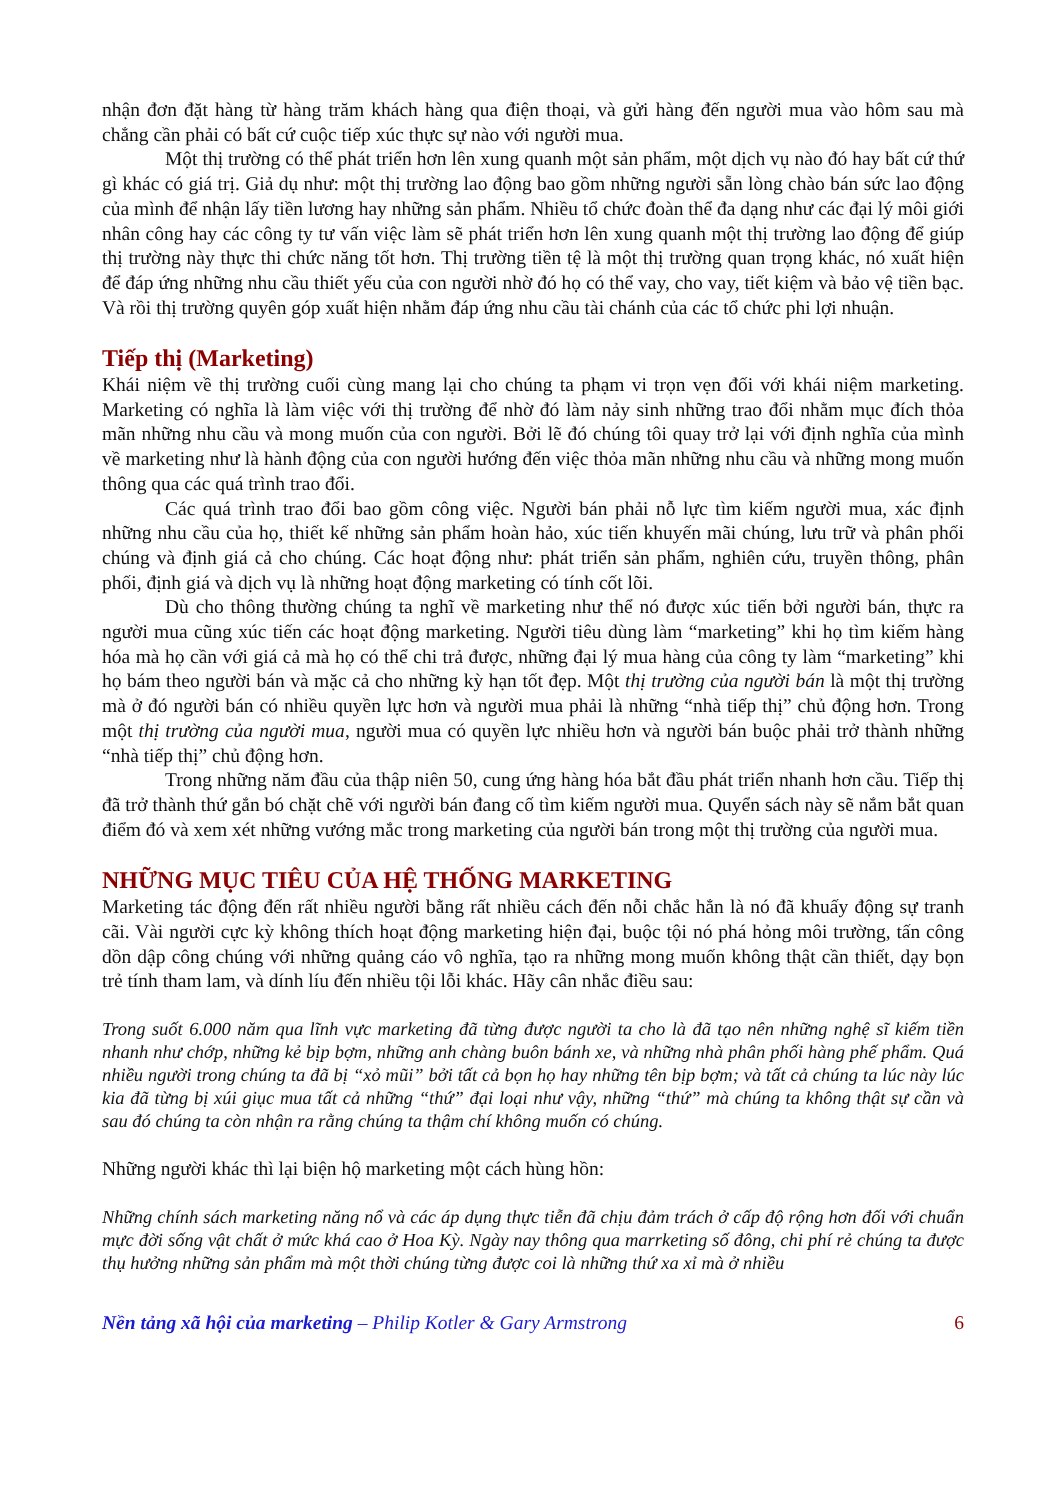nhận đơn đặt hàng từ hàng trăm khách hàng qua điện thoại, và gửi hàng đến người mua vào hôm sau mà chẳng cần phải có bất cứ cuộc tiếp xúc thực sự nào với người mua.
Một thị trường có thể phát triển hơn lên xung quanh một sản phẩm, một dịch vụ nào đó hay bất cứ thứ gì khác có giá trị. Giả dụ như: một thị trường lao động bao gồm những người sẵn lòng chào bán sức lao động của mình để nhận lấy tiền lương hay những sản phẩm. Nhiều tổ chức đoàn thể đa dạng như các đại lý môi giới nhân công hay các công ty tư vấn việc làm sẽ phát triển hơn lên xung quanh một thị trường lao động để giúp thị trường này thực thi chức năng tốt hơn. Thị trường tiền tệ là một thị trường quan trọng khác, nó xuất hiện để đáp ứng những nhu cầu thiết yếu của con người nhờ đó họ có thể vay, cho vay, tiết kiệm và bảo vệ tiền bạc. Và rồi thị trường quyên góp xuất hiện nhằm đáp ứng nhu cầu tài chánh của các tổ chức phi lợi nhuận.
Tiếp thị (Marketing)
Khái niệm về thị trường cuối cùng mang lại cho chúng ta phạm vi trọn vẹn đối với khái niệm marketing. Marketing có nghĩa là làm việc với thị trường để nhờ đó làm nảy sinh những trao đổi nhằm mục đích thỏa mãn những nhu cầu và mong muốn của con người. Bởi lẽ đó chúng tôi quay trở lại với định nghĩa của mình về marketing như là hành động của con người hướng đến việc thỏa mãn những nhu cầu và những mong muốn thông qua các quá trình trao đổi.
Các quá trình trao đổi bao gồm công việc. Người bán phải nỗ lực tìm kiếm người mua, xác định những nhu cầu của họ, thiết kế những sản phẩm hoàn hảo, xúc tiến khuyến mãi chúng, lưu trữ và phân phối chúng và định giá cả cho chúng. Các hoạt động như: phát triển sản phẩm, nghiên cứu, truyền thông, phân phối, định giá và dịch vụ là những hoạt động marketing có tính cốt lõi.
Dù cho thông thường chúng ta nghĩ về marketing như thể nó được xúc tiến bởi người bán, thực ra người mua cũng xúc tiến các hoạt động marketing. Người tiêu dùng làm “marketing” khi họ tìm kiếm hàng hóa mà họ cần với giá cả mà họ có thể chi trả được, những đại lý mua hàng của công ty làm “marketing” khi họ bám theo người bán và mặc cả cho những kỳ hạn tốt đẹp. Một thị trường của người bán là một thị trường mà ở đó người bán có nhiều quyền lực hơn và người mua phải là những “nhà tiếp thị” chủ động hơn. Trong một thị trường của người mua, người mua có quyền lực nhiều hơn và người bán buộc phải trở thành những “nhà tiếp thị” chủ động hơn.
Trong những năm đầu của thập niên 50, cung ứng hàng hóa bắt đầu phát triển nhanh hơn cầu. Tiếp thị đã trở thành thứ gắn bó chặt chẽ với người bán đang cố tìm kiếm người mua. Quyển sách này sẽ nắm bắt quan điểm đó và xem xét những vướng mắc trong marketing của người bán trong một thị trường của người mua.
NHỮNG MỤC TIÊU CỦA HỆ THỐNG MARKETING
Marketing tác động đến rất nhiều người bằng rất nhiều cách đến nỗi chắc hẳn là nó đã khuấy động sự tranh cãi. Vài người cực kỳ không thích hoạt động marketing hiện đại, buộc tội nó phá hỏng môi trường, tấn công dồn dập công chúng với những quảng cáo vô nghĩa, tạo ra những mong muốn không thật cần thiết, dạy bọn trẻ tính tham lam, và dính líu đến nhiều tội lỗi khác. Hãy cân nhắc điều sau:
Trong suốt 6.000 năm qua lĩnh vực marketing đã từng được người ta cho là đã tạo nên những nghệ sĩ kiếm tiền nhanh như chớp, những kẻ bịp bợm, những anh chàng buôn bánh xe, và những nhà phân phối hàng phế phẩm. Quá nhiều người trong chúng ta đã bị “xỏ mũi” bởi tất cả bọn họ hay những tên bịp bợm; và tất cả chúng ta lúc này lúc kia đã từng bị xúi giục mua tất cả những “thứ” đại loại như vậy, những “thứ” mà chúng ta không thật sự cần và sau đó chúng ta còn nhận ra rằng chúng ta thậm chí không muốn có chúng.
Những người khác thì lại biện hộ marketing một cách hùng hồn:
Những chính sách marketing năng nổ và các áp dụng thực tiễn đã chịu đảm trách ở cấp độ rộng hơn đối với chuẩn mực đời sống vật chất ở mức khá cao ở Hoa Kỳ. Ngày nay thông qua marrketing số đông, chi phí rẻ chúng ta được thụ hưởng những sản phẩm mà một thời chúng từng được coi là những thứ xa xỉ mà ở nhiều
Nền tảng xã hội của marketing – Philip Kotler & Gary Armstrong 6